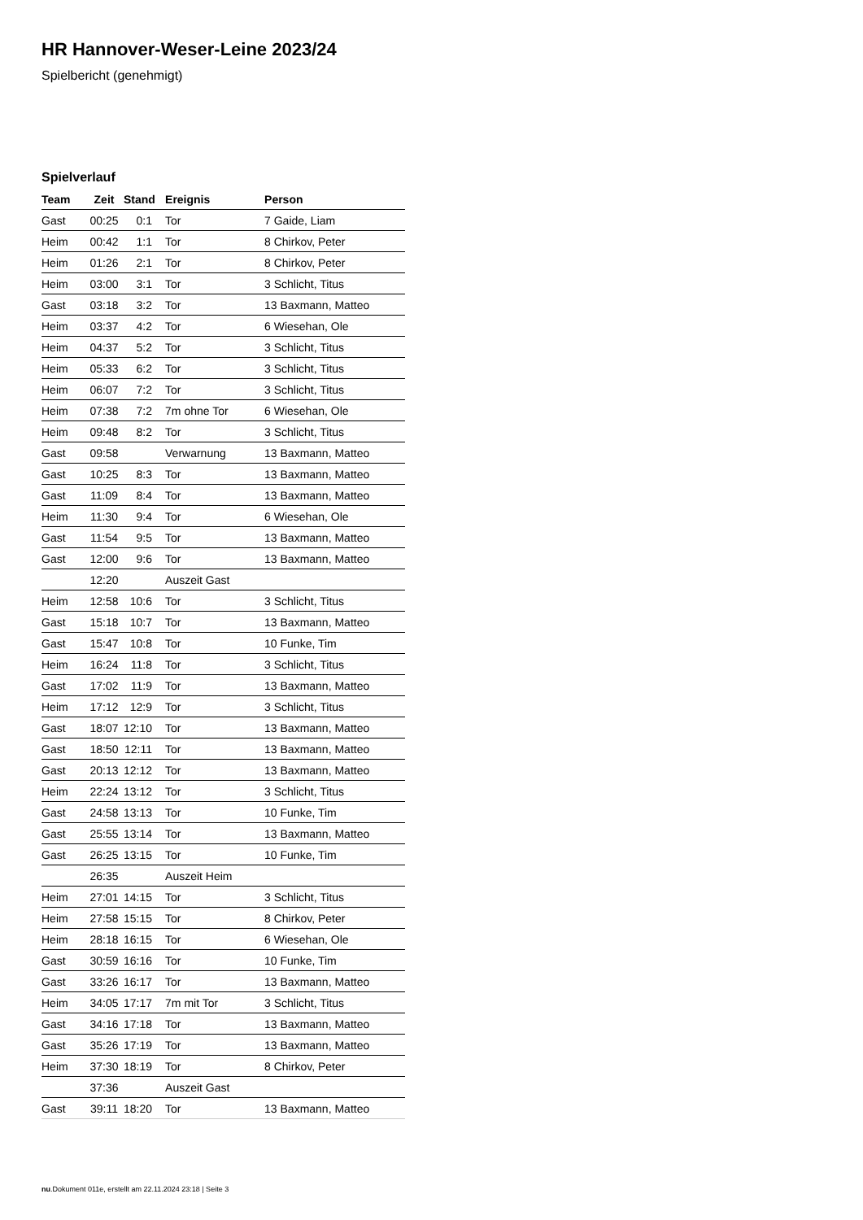HR Hannover-Weser-Leine 2023/24
Spielbericht (genehmigt)
Spielverlauf
| Team | Zeit | Stand | Ereignis | Person |
| --- | --- | --- | --- | --- |
| Gast | 00:25 | 0:1 | Tor | 7 Gaide, Liam |
| Heim | 00:42 | 1:1 | Tor | 8 Chirkov, Peter |
| Heim | 01:26 | 2:1 | Tor | 8 Chirkov, Peter |
| Heim | 03:00 | 3:1 | Tor | 3 Schlicht, Titus |
| Gast | 03:18 | 3:2 | Tor | 13 Baxmann, Matteo |
| Heim | 03:37 | 4:2 | Tor | 6 Wiesehan, Ole |
| Heim | 04:37 | 5:2 | Tor | 3 Schlicht, Titus |
| Heim | 05:33 | 6:2 | Tor | 3 Schlicht, Titus |
| Heim | 06:07 | 7:2 | Tor | 3 Schlicht, Titus |
| Heim | 07:38 | 7:2 | 7m ohne Tor | 6 Wiesehan, Ole |
| Heim | 09:48 | 8:2 | Tor | 3 Schlicht, Titus |
| Gast | 09:58 | | Verwarnung | 13 Baxmann, Matteo |
| Gast | 10:25 | 8:3 | Tor | 13 Baxmann, Matteo |
| Gast | 11:09 | 8:4 | Tor | 13 Baxmann, Matteo |
| Heim | 11:30 | 9:4 | Tor | 6 Wiesehan, Ole |
| Gast | 11:54 | 9:5 | Tor | 13 Baxmann, Matteo |
| Gast | 12:00 | 9:6 | Tor | 13 Baxmann, Matteo |
| | 12:20 | | Auszeit Gast | |
| Heim | 12:58 | 10:6 | Tor | 3 Schlicht, Titus |
| Gast | 15:18 | 10:7 | Tor | 13 Baxmann, Matteo |
| Gast | 15:47 | 10:8 | Tor | 10 Funke, Tim |
| Heim | 16:24 | 11:8 | Tor | 3 Schlicht, Titus |
| Gast | 17:02 | 11:9 | Tor | 13 Baxmann, Matteo |
| Heim | 17:12 | 12:9 | Tor | 3 Schlicht, Titus |
| Gast | 18:07 | 12:10 | Tor | 13 Baxmann, Matteo |
| Gast | 18:50 | 12:11 | Tor | 13 Baxmann, Matteo |
| Gast | 20:13 | 12:12 | Tor | 13 Baxmann, Matteo |
| Heim | 22:24 | 13:12 | Tor | 3 Schlicht, Titus |
| Gast | 24:58 | 13:13 | Tor | 10 Funke, Tim |
| Gast | 25:55 | 13:14 | Tor | 13 Baxmann, Matteo |
| Gast | 26:25 | 13:15 | Tor | 10 Funke, Tim |
| | 26:35 | | Auszeit Heim | |
| Heim | 27:01 | 14:15 | Tor | 3 Schlicht, Titus |
| Heim | 27:58 | 15:15 | Tor | 8 Chirkov, Peter |
| Heim | 28:18 | 16:15 | Tor | 6 Wiesehan, Ole |
| Gast | 30:59 | 16:16 | Tor | 10 Funke, Tim |
| Gast | 33:26 | 16:17 | Tor | 13 Baxmann, Matteo |
| Heim | 34:05 | 17:17 | 7m mit Tor | 3 Schlicht, Titus |
| Gast | 34:16 | 17:18 | Tor | 13 Baxmann, Matteo |
| Gast | 35:26 | 17:19 | Tor | 13 Baxmann, Matteo |
| Heim | 37:30 | 18:19 | Tor | 8 Chirkov, Peter |
| | 37:36 | | Auszeit Gast | |
| Gast | 39:11 | 18:20 | Tor | 13 Baxmann, Matteo |
nu.Dokument 011e, erstellt am 22.11.2024 23:18 | Seite 3